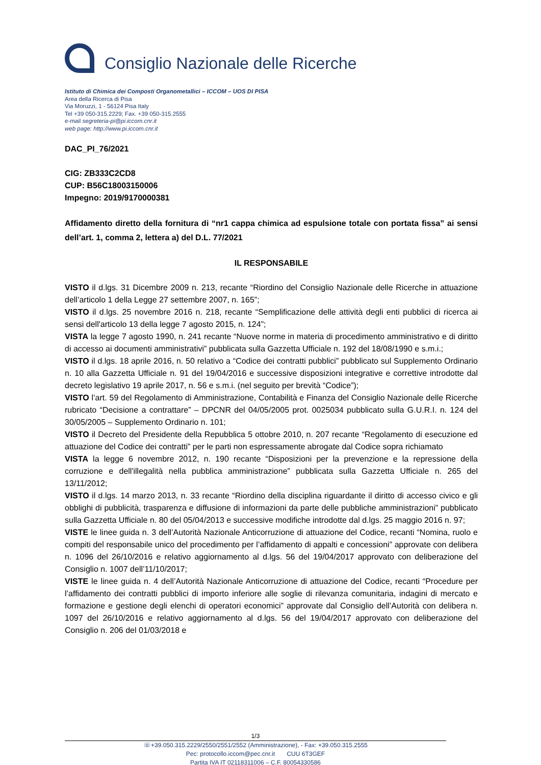Consiglio Nazionale delle Ricerche
Istituto di Chimica dei Composti Organometallici – ICCOM – UOS DI PISA
Area della Ricerca di Pisa
Via Moruzzi, 1 - 56124 Pisa Italy
Tel +39 050-315.2229; Fax. +39 050-315.2555
e-mail segreteria-pi@pi.iccom.cnr.it
web page: http://www.pi.iccom.cnr.it
DAC_PI_76/2021
CIG: ZB333C2CD8
CUP: B56C18003150006
Impegno: 2019/9170000381
Affidamento diretto della fornitura di “nr1 cappa chimica ad espulsione totale con portata fissa” ai sensi dell’art. 1, comma 2, lettera a) del D.L. 77/2021
IL RESPONSABILE
VISTO il d.lgs. 31 Dicembre 2009 n. 213, recante “Riordino del Consiglio Nazionale delle Ricerche in attuazione dell’articolo 1 della Legge 27 settembre 2007, n. 165”;
VISTO il d.lgs. 25 novembre 2016 n. 218, recante “Semplificazione delle attività degli enti pubblici di ricerca ai sensi dell'articolo 13 della legge 7 agosto 2015, n. 124”;
VISTA la legge 7 agosto 1990, n. 241 recante “Nuove norme in materia di procedimento amministrativo e di diritto di accesso ai documenti amministrativi” pubblicata sulla Gazzetta Ufficiale n. 192 del 18/08/1990 e s.m.i.;
VISTO il d.lgs. 18 aprile 2016, n. 50 relativo a “Codice dei contratti pubblici” pubblicato sul Supplemento Ordinario n. 10 alla Gazzetta Ufficiale n. 91 del 19/04/2016 e successive disposizioni integrative e correttive introdotte dal decreto legislativo 19 aprile 2017, n. 56 e s.m.i. (nel seguito per brevità “Codice”);
VISTO l’art. 59 del Regolamento di Amministrazione, Contabilità e Finanza del Consiglio Nazionale delle Ricerche rubricato “Decisione a contrattare” – DPCNR del 04/05/2005 prot. 0025034 pubblicato sulla G.U.R.I. n. 124 del 30/05/2005 – Supplemento Ordinario n. 101;
VISTO il Decreto del Presidente della Repubblica 5 ottobre 2010, n. 207 recante “Regolamento di esecuzione ed attuazione del Codice dei contratti” per le parti non espressamente abrogate dal Codice sopra richiamato
VISTA la legge 6 novembre 2012, n. 190 recante “Disposizioni per la prevenzione e la repressione della corruzione e dell'illegalità nella pubblica amministrazione” pubblicata sulla Gazzetta Ufficiale n. 265 del 13/11/2012;
VISTO il d.lgs. 14 marzo 2013, n. 33 recante “Riordino della disciplina riguardante il diritto di accesso civico e gli obblighi di pubblicità, trasparenza e diffusione di informazioni da parte delle pubbliche amministrazioni” pubblicato sulla Gazzetta Ufficiale n. 80 del 05/04/2013 e successive modifiche introdotte dal d.lgs. 25 maggio 2016 n. 97;
VISTE le linee guida n. 3 dell’Autorità Nazionale Anticorruzione di attuazione del Codice, recanti “Nomina, ruolo e compiti del responsabile unico del procedimento per l’affidamento di appalti e concessioni” approvate con delibera n. 1096 del 26/10/2016 e relativo aggiornamento al d.lgs. 56 del 19/04/2017 approvato con deliberazione del Consiglio n. 1007 dell’11/10/2017;
VISTE le linee guida n. 4 dell’Autorità Nazionale Anticorruzione di attuazione del Codice, recanti “Procedure per l’affidamento dei contratti pubblici di importo inferiore alle soglie di rilevanza comunitaria, indagini di mercato e formazione e gestione degli elenchi di operatori economici” approvate dal Consiglio dell’Autorità con delibera n. 1097 del 26/10/2016 e relativo aggiornamento al d.lgs. 56 del 19/04/2017 approvato con deliberazione del Consiglio n. 206 del 01/03/2018 e
1/3
☏+39.050.315.2229/2550/2551/2552 (Amministrazione), - Fax: +39.050.315.2555
Pec: protocollo.iccom@pec.cnr.it CUU 6T3GEF
Partita IVA IT 02118311006 – C.F. 80054330586